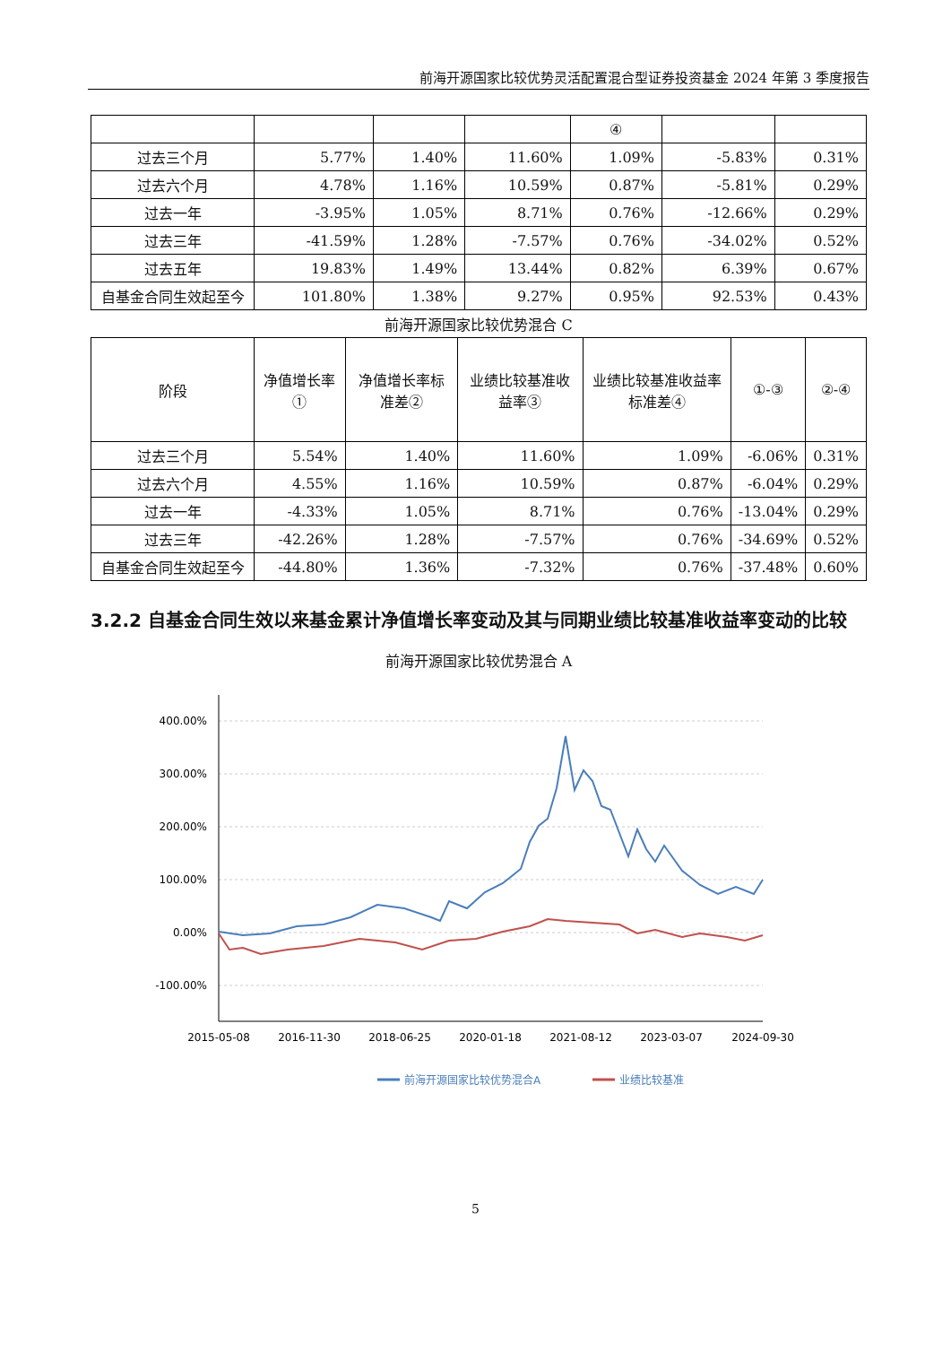前海开源国家比较优势灵活配置混合型证券投资基金 2024 年第 3 季度报告
| | | | | ④ | | |
| 过去三个月 | 5.77% | 1.40% | 11.60% | 1.09% | -5.83% | 0.31% |
| 过去六个月 | 4.78% | 1.16% | 10.59% | 0.87% | -5.81% | 0.29% |
| 过去一年 | -3.95% | 1.05% | 8.71% | 0.76% | -12.66% | 0.29% |
| 过去三年 | -41.59% | 1.28% | -7.57% | 0.76% | -34.02% | 0.52% |
| 过去五年 | 19.83% | 1.49% | 13.44% | 0.82% | 6.39% | 0.67% |
| 自基金合同生效起至今 | 101.80% | 1.38% | 9.27% | 0.95% | 92.53% | 0.43% |
前海开源国家比较优势混合 C
| 阶段 | 净值增长率① | 净值增长率标准差② | 业绩比较基准收益率③ | 业绩比较基准收益率标准差④ | ①-③ | ②-④ |
| --- | --- | --- | --- | --- | --- | --- |
| 过去三个月 | 5.54% | 1.40% | 11.60% | 1.09% | -6.06% | 0.31% |
| 过去六个月 | 4.55% | 1.16% | 10.59% | 0.87% | -6.04% | 0.29% |
| 过去一年 | -4.33% | 1.05% | 8.71% | 0.76% | -13.04% | 0.29% |
| 过去三年 | -42.26% | 1.28% | -7.57% | 0.76% | -34.69% | 0.52% |
| 自基金合同生效起至今 | -44.80% | 1.36% | -7.32% | 0.76% | -37.48% | 0.60% |
3.2.2 自基金合同生效以来基金累计净值增长率变动及其与同期业绩比较基准收益率变动的比较
前海开源国家比较优势混合 A
400.00%
300.00%
200.00%
100.00%
0.00%
-100.00%
2015-05-08
2016-11-30
2018-06-25
2020-01-18
2021-08-12
2023-03-07
2024-09-30
前海开源国家比较优势混合A
业绩比较基准
5